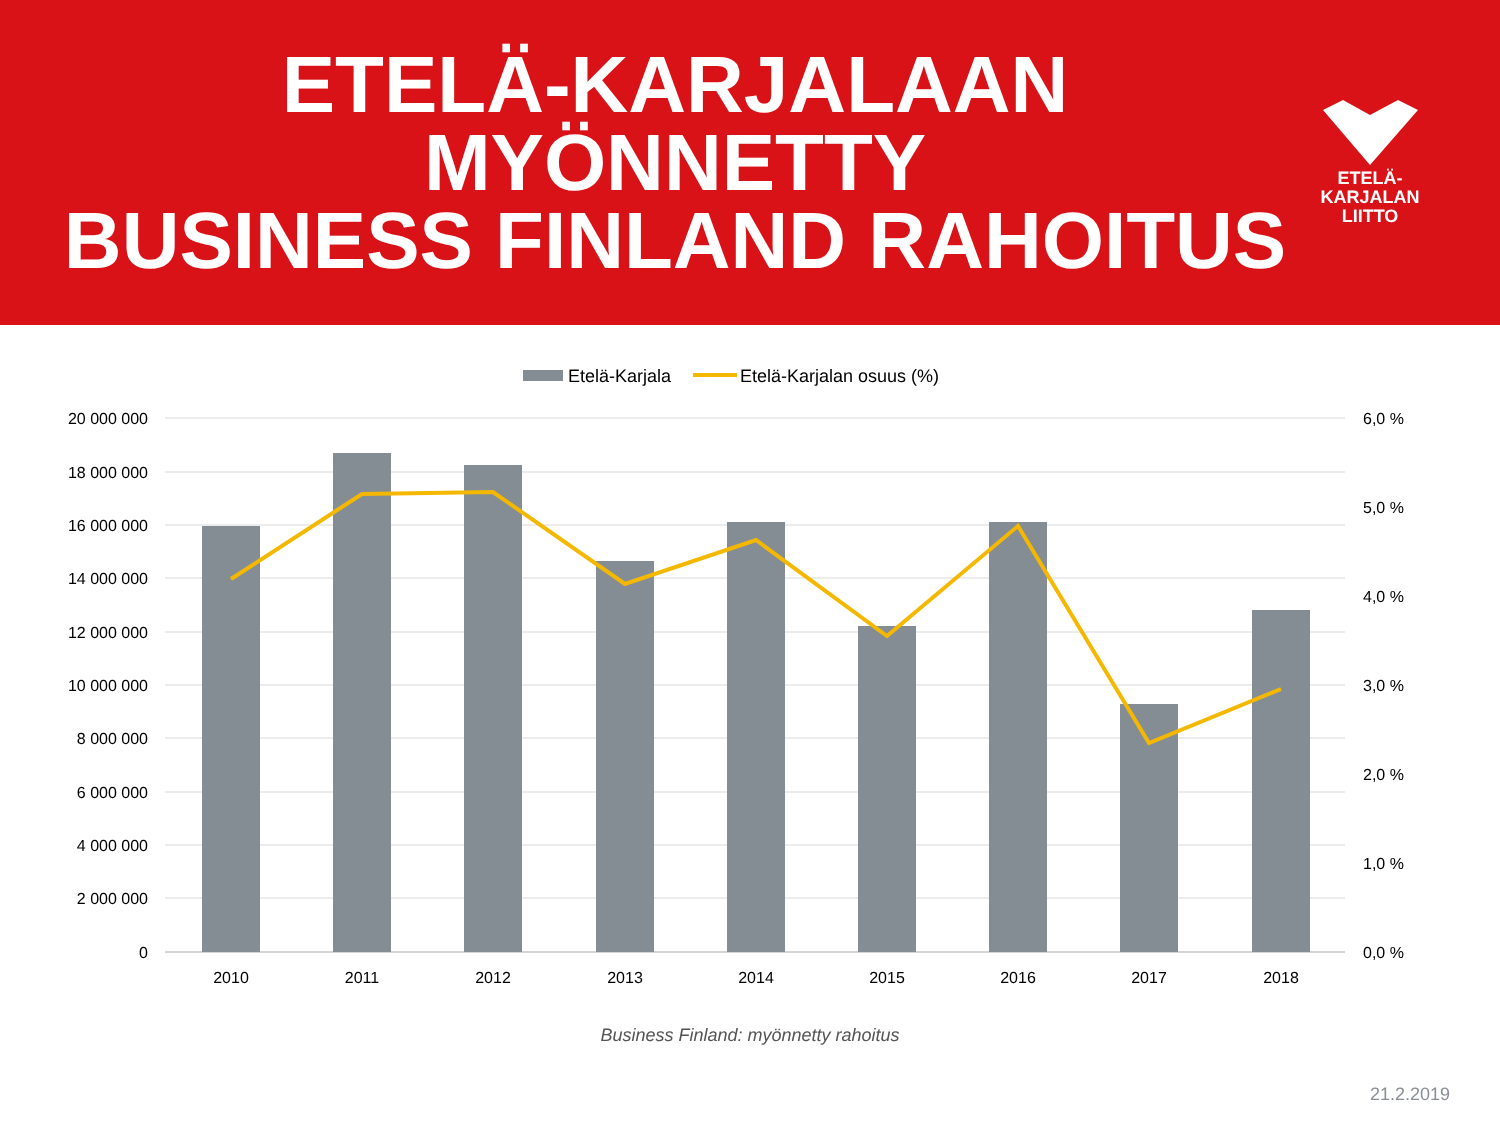ETELÄ-KARJALAAN MYÖNNETTY
BUSINESS FINLAND RAHOITUS
ETELÄ-
KARJALAN
LIITTO
Etelä-Karjala
Etelä-Karjalan osuus (%)
20 000 000
18 000 000
16 000 000
14 000 000
12 000 000
10 000 000
8 000 000
6 000 000
4 000 000
2 000 000
0
6,0 %
5,0 %
4,0 %
3,0 %
2,0 %
1,0 %
0,0 %
2010
2011
2012
2013
2014
2015
2016
2017
2018
Business Finland: myönnetty rahoitus
21.2.2019